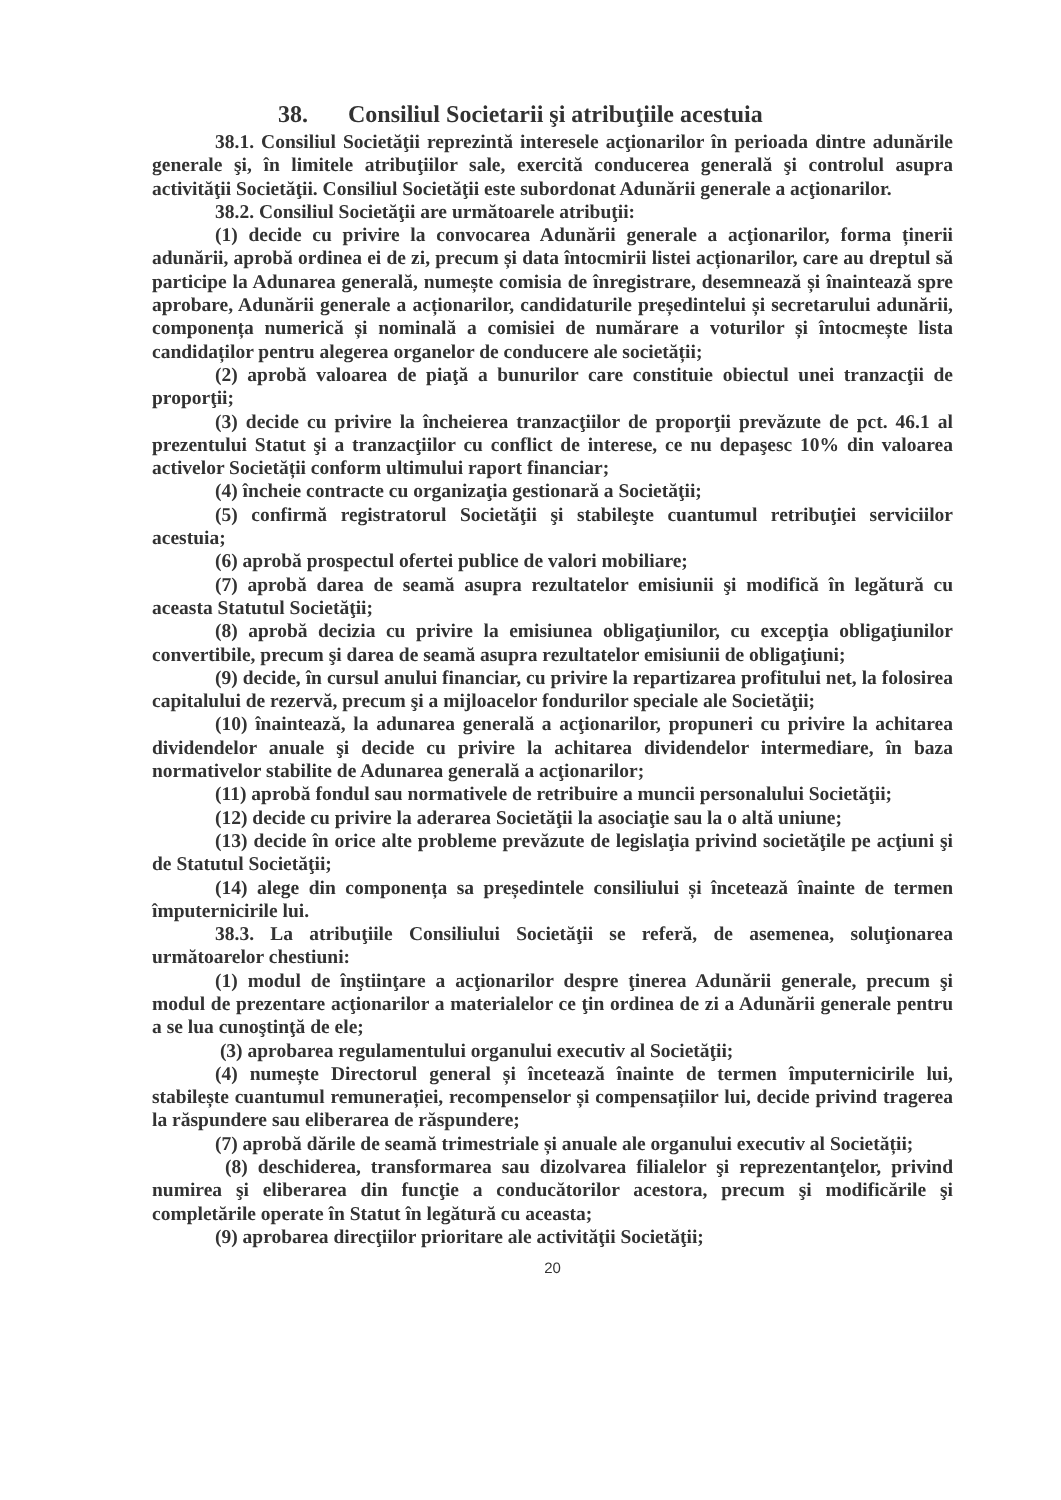38. Consiliul Societarii şi atribuţiile acestuia
38.1. Consiliul Societăţii reprezintă interesele acţionarilor în perioada dintre adunările generale şi, în limitele atribuţiilor sale, exercită conducerea generală şi controlul asupra activităţii Societăţii. Consiliul Societăţii este subordonat Adunării generale a acţionarilor.
38.2. Consiliul Societăţii are următoarele atribuţii:
(1) decide cu privire la convocarea Adunării generale a acţionarilor, forma ținerii adunării, aprobă ordinea ei de zi, precum și data întocmirii listei acționarilor, care au dreptul să participe la Adunarea generală, numește comisia de înregistrare, desemnează și înaintează spre aprobare, Adunării generale a acționarilor, candidaturile președintelui și secretarului adunării, componența numerică și nominală a comisiei de numărare a voturilor și întocmește lista candidaților pentru alegerea organelor de conducere ale societății;
(2) aprobă valoarea de piaţă a bunurilor care constituie obiectul unei tranzacţii de proporţii;
(3) decide cu privire la încheierea tranzacţiilor de proporţii prevăzute de pct. 46.1 al prezentului Statut şi a tranzacţiilor cu conflict de interese, ce nu depaşesc 10% din valoarea activelor Societății conform ultimului raport financiar;
(4) încheie contracte cu organizaţia gestionară a Societăţii;
(5) confirmă registratorul Societăţii şi stabileşte cuantumul retribuţiei serviciilor acestuia;
(6) aprobă prospectul ofertei publice de valori mobiliare;
(7) aprobă darea de seamă asupra rezultatelor emisiunii şi modifică în legătură cu aceasta Statutul Societăţii;
(8) aprobă decizia cu privire la emisiunea obligaţiunilor, cu excepţia obligaţiunilor convertibile, precum şi darea de seamă asupra rezultatelor emisiunii de obligaţiuni;
(9) decide, în cursul anului financiar, cu privire la repartizarea profitului net, la folosirea capitalului de rezervă, precum şi a mijloacelor fondurilor speciale ale Societăţii;
(10) înaintează, la adunarea generală a acţionarilor, propuneri cu privire la achitarea dividendelor anuale şi decide cu privire la achitarea dividendelor intermediare, în baza normativelor stabilite de Adunarea generală a acţionarilor;
(11) aprobă fondul sau normativele de retribuire a muncii personalului Societăţii;
(12) decide cu privire la aderarea Societăţii la asociaţie sau la o altă uniune;
(13) decide în orice alte probleme prevăzute de legislaţia privind societăţile pe acţiuni şi de Statutul Societăţii;
(14) alege din componența sa președintele consiliului și încetează înainte de termen împuternicirile lui.
38.3. La atribuţiile Consiliului Societăţii se referă, de asemenea, soluţionarea următoarelor chestiuni:
(1) modul de înştiinţare a acţionarilor despre ţinerea Adunării generale, precum şi modul de prezentare acţionarilor a materialelor ce ţin ordinea de zi a Adunării generale pentru a se lua cunoştinţă de ele;
(3) aprobarea regulamentului organului executiv al Societăţii;
(4) numește Directorul general și încetează înainte de termen împuternicirile lui, stabilește cuantumul remunerației, recompenselor și compensațiilor lui, decide privind tragerea la răspundere sau eliberarea de răspundere;
(7) aprobă dările de seamă trimestriale și anuale ale organului executiv al Societății;
(8) deschiderea, transformarea sau dizolvarea filialelor şi reprezentanţelor, privind numirea şi eliberarea din funcţie a conducătorilor acestora, precum şi modificările şi completările operate în Statut în legătură cu aceasta;
(9) aprobarea direcţiilor prioritare ale activităţii Societăţii;
20